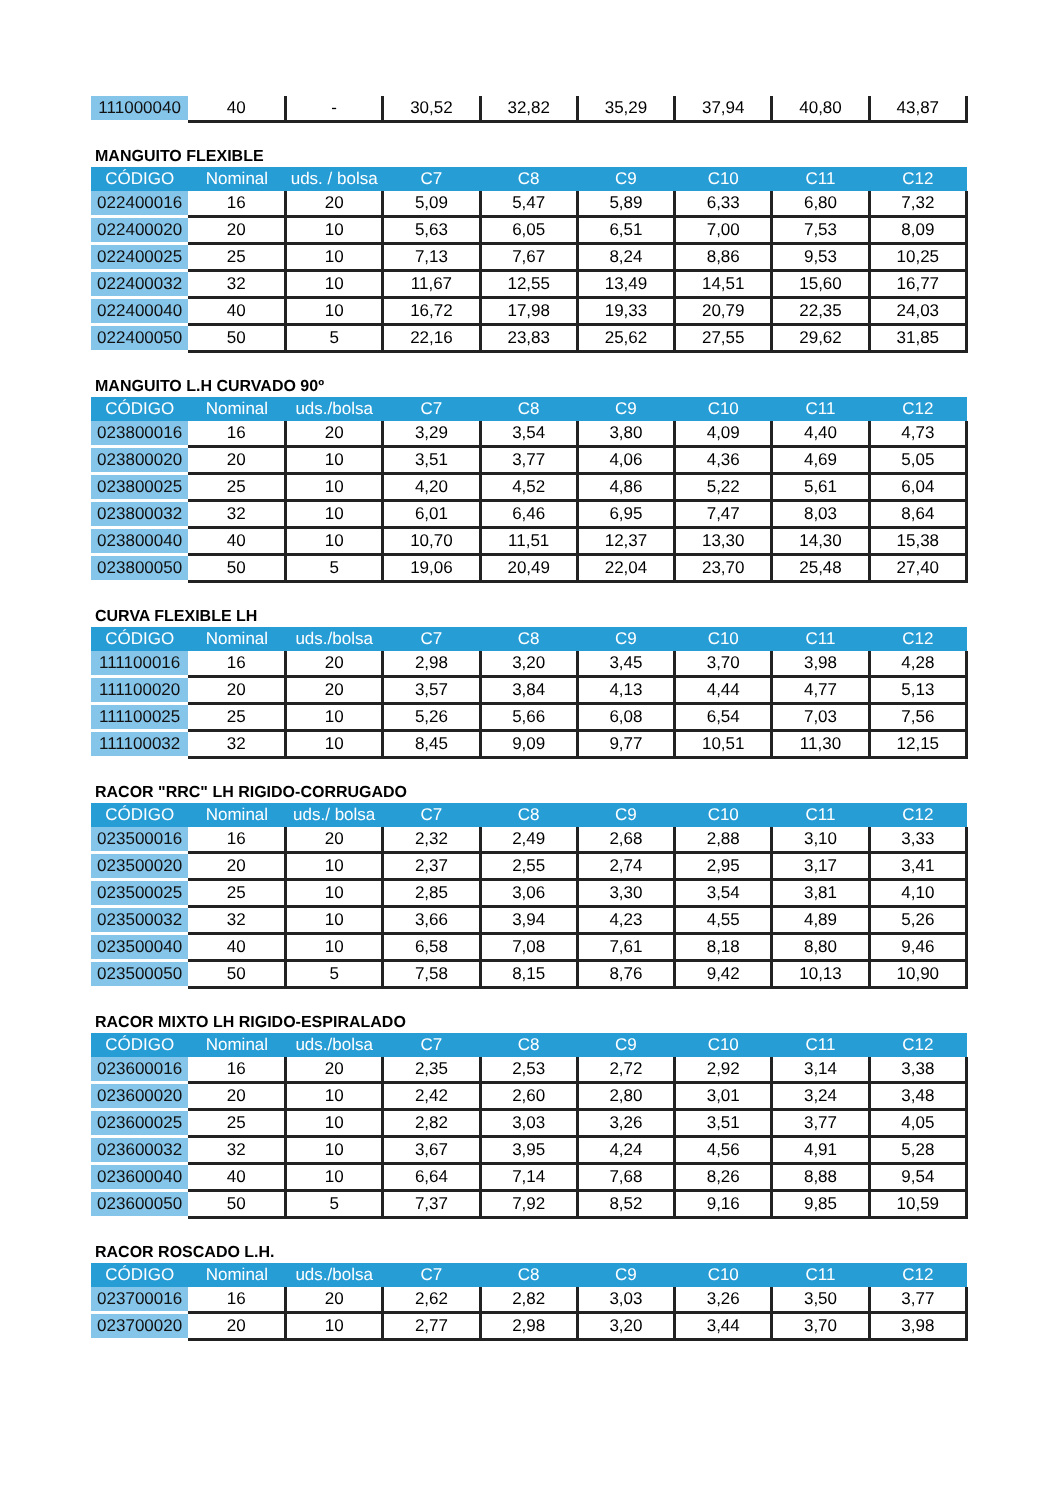| 111000040 | 40 | - | 30,52 | 32,82 | 35,29 | 37,94 | 40,80 | 43,87 |
MANGUITO FLEXIBLE
| CÓDIGO | Nominal | uds. / bolsa | C7 | C8 | C9 | C10 | C11 | C12 |
| --- | --- | --- | --- | --- | --- | --- | --- | --- |
| 022400016 | 16 | 20 | 5,09 | 5,47 | 5,89 | 6,33 | 6,80 | 7,32 |
| 022400020 | 20 | 10 | 5,63 | 6,05 | 6,51 | 7,00 | 7,53 | 8,09 |
| 022400025 | 25 | 10 | 7,13 | 7,67 | 8,24 | 8,86 | 9,53 | 10,25 |
| 022400032 | 32 | 10 | 11,67 | 12,55 | 13,49 | 14,51 | 15,60 | 16,77 |
| 022400040 | 40 | 10 | 16,72 | 17,98 | 19,33 | 20,79 | 22,35 | 24,03 |
| 022400050 | 50 | 5 | 22,16 | 23,83 | 25,62 | 27,55 | 29,62 | 31,85 |
MANGUITO L.H CURVADO 90º
| CÓDIGO | Nominal | uds./bolsa | C7 | C8 | C9 | C10 | C11 | C12 |
| --- | --- | --- | --- | --- | --- | --- | --- | --- |
| 023800016 | 16 | 20 | 3,29 | 3,54 | 3,80 | 4,09 | 4,40 | 4,73 |
| 023800020 | 20 | 10 | 3,51 | 3,77 | 4,06 | 4,36 | 4,69 | 5,05 |
| 023800025 | 25 | 10 | 4,20 | 4,52 | 4,86 | 5,22 | 5,61 | 6,04 |
| 023800032 | 32 | 10 | 6,01 | 6,46 | 6,95 | 7,47 | 8,03 | 8,64 |
| 023800040 | 40 | 10 | 10,70 | 11,51 | 12,37 | 13,30 | 14,30 | 15,38 |
| 023800050 | 50 | 5 | 19,06 | 20,49 | 22,04 | 23,70 | 25,48 | 27,40 |
CURVA FLEXIBLE LH
| CÓDIGO | Nominal | uds./bolsa | C7 | C8 | C9 | C10 | C11 | C12 |
| --- | --- | --- | --- | --- | --- | --- | --- | --- |
| 111100016 | 16 | 20 | 2,98 | 3,20 | 3,45 | 3,70 | 3,98 | 4,28 |
| 111100020 | 20 | 20 | 3,57 | 3,84 | 4,13 | 4,44 | 4,77 | 5,13 |
| 111100025 | 25 | 10 | 5,26 | 5,66 | 6,08 | 6,54 | 7,03 | 7,56 |
| 111100032 | 32 | 10 | 8,45 | 9,09 | 9,77 | 10,51 | 11,30 | 12,15 |
RACOR "RRC" LH RIGIDO-CORRUGADO
| CÓDIGO | Nominal | uds./ bolsa | C7 | C8 | C9 | C10 | C11 | C12 |
| --- | --- | --- | --- | --- | --- | --- | --- | --- |
| 023500016 | 16 | 20 | 2,32 | 2,49 | 2,68 | 2,88 | 3,10 | 3,33 |
| 023500020 | 20 | 10 | 2,37 | 2,55 | 2,74 | 2,95 | 3,17 | 3,41 |
| 023500025 | 25 | 10 | 2,85 | 3,06 | 3,30 | 3,54 | 3,81 | 4,10 |
| 023500032 | 32 | 10 | 3,66 | 3,94 | 4,23 | 4,55 | 4,89 | 5,26 |
| 023500040 | 40 | 10 | 6,58 | 7,08 | 7,61 | 8,18 | 8,80 | 9,46 |
| 023500050 | 50 | 5 | 7,58 | 8,15 | 8,76 | 9,42 | 10,13 | 10,90 |
RACOR MIXTO LH RIGIDO-ESPIRALADO
| CÓDIGO | Nominal | uds./bolsa | C7 | C8 | C9 | C10 | C11 | C12 |
| --- | --- | --- | --- | --- | --- | --- | --- | --- |
| 023600016 | 16 | 20 | 2,35 | 2,53 | 2,72 | 2,92 | 3,14 | 3,38 |
| 023600020 | 20 | 10 | 2,42 | 2,60 | 2,80 | 3,01 | 3,24 | 3,48 |
| 023600025 | 25 | 10 | 2,82 | 3,03 | 3,26 | 3,51 | 3,77 | 4,05 |
| 023600032 | 32 | 10 | 3,67 | 3,95 | 4,24 | 4,56 | 4,91 | 5,28 |
| 023600040 | 40 | 10 | 6,64 | 7,14 | 7,68 | 8,26 | 8,88 | 9,54 |
| 023600050 | 50 | 5 | 7,37 | 7,92 | 8,52 | 9,16 | 9,85 | 10,59 |
RACOR ROSCADO L.H.
| CÓDIGO | Nominal | uds./bolsa | C7 | C8 | C9 | C10 | C11 | C12 |
| --- | --- | --- | --- | --- | --- | --- | --- | --- |
| 023700016 | 16 | 20 | 2,62 | 2,82 | 3,03 | 3,26 | 3,50 | 3,77 |
| 023700020 | 20 | 10 | 2,77 | 2,98 | 3,20 | 3,44 | 3,70 | 3,98 |